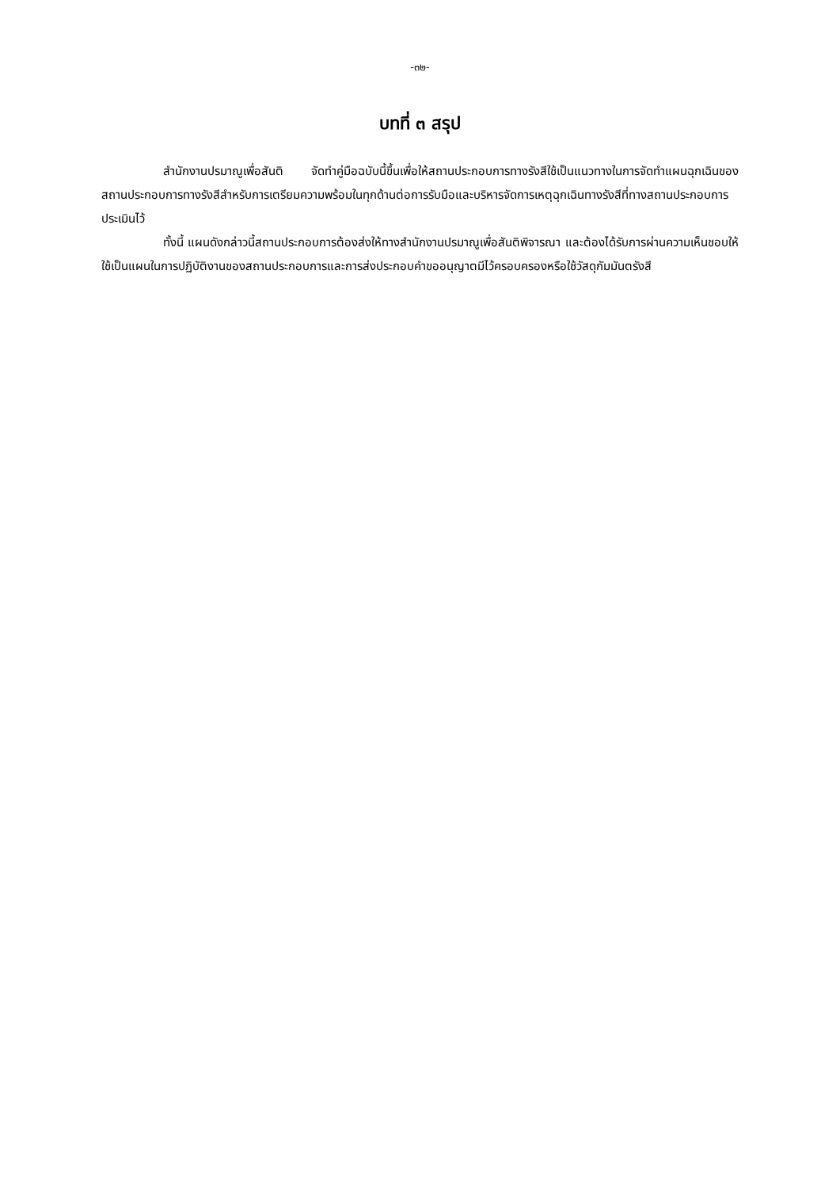-๓๒-
บทที่ ๓ สรุป
สำนักงานปรมาณูเพื่อสันติ จัดทำคู่มือฉบับนี้ขึ้นเพื่อให้สถานประกอบการทางรังสีใช้เป็นแนวทางในการจัดทำแผนฉุกเฉินของสถานประกอบการทางรังสีสำหรับการเตรียมความพร้อมในทุกด้านต่อการรับมือและบริหารจัดการเหตุฉุกเฉินทางรังสีที่ทางสถานประกอบการประเมินไว้
ทั้งนี้ แผนดังกล่าวนี้สถานประกอบการต้องส่งให้ทางสำนักงานปรมาณูเพื่อสันติพิจารณา และต้องได้รับการผ่านความเห็นชอบให้ใช้เป็นแผนในการปฏิบัติงานของสถานประกอบการและการส่งประกอบคำขออนุญาตมีไว้ครอบครองหรือใช้วัสดุกัมมันตรังสี